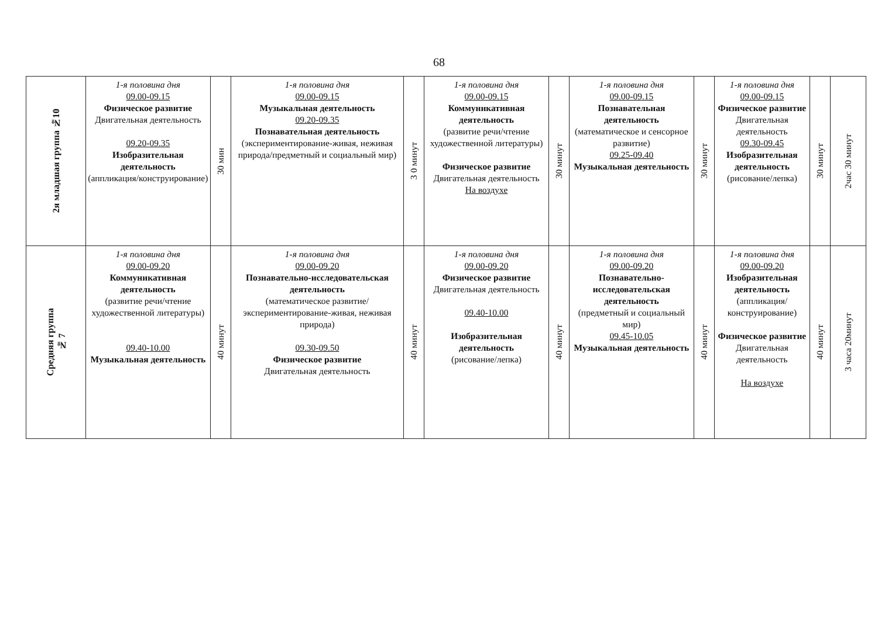68
| 2я младшая группа №10 | 1-я половина дня 09.00-09.15 Физическое развитие Двигательная деятельность 09.20-09.35 Изобразительная деятельность (аппликация/конструирование) | 30 мин | 1-я половина дня 09.00-09.15 Музыкальная деятельность 09.20-09.35 Познавательная деятельность (экспериментирование-живая, неживая природа/предметный и социальный мир) | 3 0 минут | 1-я половина дня 09.00-09.15 Коммуникативная деятельность (развитие речи/чтение художественной литературы) Физическое развитие Двигательная деятельность На воздухе | 30 минут | 1-я половина дня 09.00-09.15 Познавательная деятельность (математическое и сенсорное развитие) 09.25-09.40 Музыкальная деятельность | 30 минут | 1-я половина дня 09.00-09.15 Физическое развитие Двигательная деятельность 09.30-09.45 Изобразительная деятельность (рисование/лепка) | 30 минут | 2час 30 минут |
| Средняя группа № 7 | 1-я половина дня 09.00-09.20 Коммуникативная деятельность (развитие речи/чтение художественной литературы) 09.40-10.00 Музыкальная деятельность | 40 минут | 1-я половина дня 09.00-09.20 Познавательно-исследовательская деятельность (математическое развитие/ экспериментирование-живая, неживая природа) 09.30-09.50 Физическое развитие Двигательная деятельность | 40 минут | 1-я половина дня 09.00-09.20 Физическое развитие Двигательная деятельность 09.40-10.00 Изобразительная деятельность (рисование/лепка) | 40 минут | 1-я половина дня 09.00-09.20 Познавательно-исследовательская деятельность (предметный и социальный мир) 09.45-10.05 Музыкальная деятельность | 40 минут | 1-я половина дня 09.00-09.20 Изобразительная деятельность (аппликация/конструирование) Физическое развитие Двигательная деятельность На воздухе | 40 минут | 3 часа 20минут |